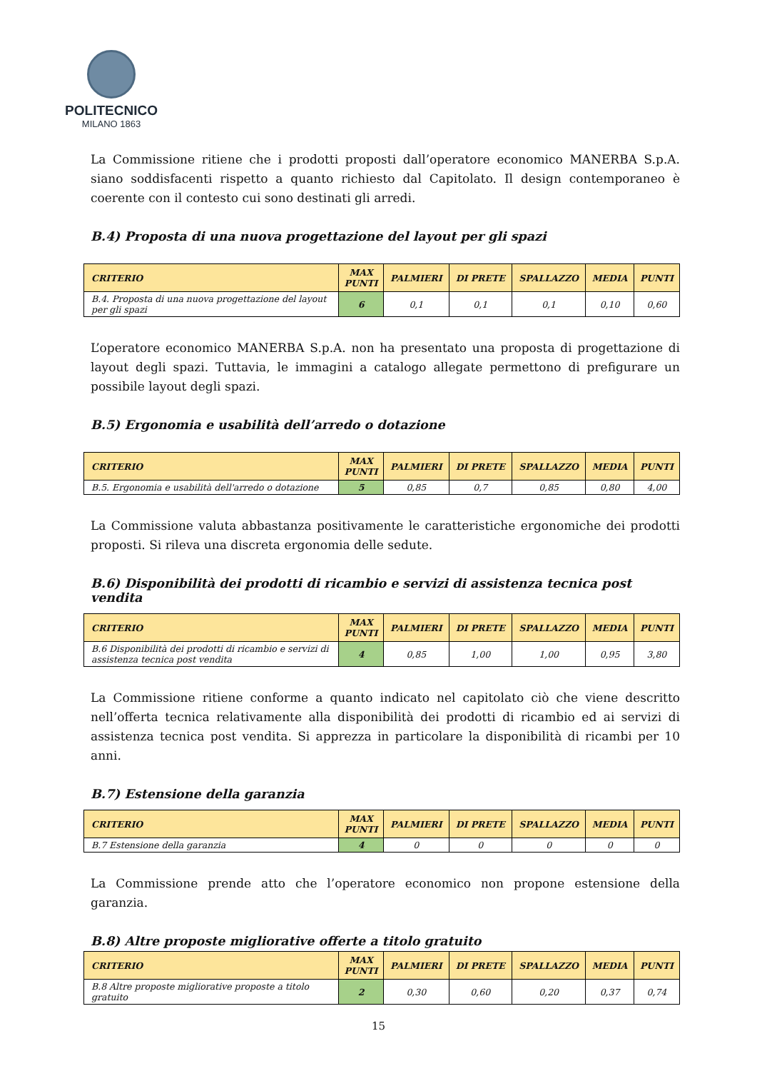POLITECNICO
MILANO 1863
La Commissione ritiene che i prodotti proposti dall’operatore economico MANERBA S.p.A. siano soddisfacenti rispetto a quanto richiesto dal Capitolato. Il design contemporaneo è coerente con il contesto cui sono destinati gli arredi.
B.4) Proposta di una nuova progettazione del layout per gli spazi
| CRITERIO | MAX PUNTI | PALMIERI | DI PRETE | SPALLAZZO | MEDIA | PUNTI |
| --- | --- | --- | --- | --- | --- | --- |
| B.4. Proposta di una nuova progettazione del layout per gli spazi | 6 | 0,1 | 0,1 | 0,1 | 0,10 | 0,60 |
L’operatore economico MANERBA S.p.A. non ha presentato una proposta di progettazione di layout degli spazi. Tuttavia, le immagini a catalogo allegate permettono di prefigurare un possibile layout degli spazi.
B.5) Ergonomia e usabilità dell’arredo o dotazione
| CRITERIO | MAX PUNTI | PALMIERI | DI PRETE | SPALLAZZO | MEDIA | PUNTI |
| --- | --- | --- | --- | --- | --- | --- |
| B.5. Ergonomia e usabilità dell'arredo o dotazione | 5 | 0,85 | 0,7 | 0,85 | 0,80 | 4,00 |
La Commissione valuta abbastanza positivamente le caratteristiche ergonomiche dei prodotti proposti. Si rileva una discreta ergonomia delle sedute.
B.6) Disponibilità dei prodotti di ricambio e servizi di assistenza tecnica post vendita
| CRITERIO | MAX PUNTI | PALMIERI | DI PRETE | SPALLAZZO | MEDIA | PUNTI |
| --- | --- | --- | --- | --- | --- | --- |
| B.6 Disponibilità dei prodotti di ricambio e servizi di assistenza tecnica post vendita | 4 | 0,85 | 1,00 | 1,00 | 0,95 | 3,80 |
La Commissione ritiene conforme a quanto indicato nel capitolato ciò che viene descritto nell’offerta tecnica relativamente alla disponibilità dei prodotti di ricambio ed ai servizi di assistenza tecnica post vendita. Si apprezza in particolare la disponibilità di ricambi per 10 anni.
B.7) Estensione della garanzia
| CRITERIO | MAX PUNTI | PALMIERI | DI PRETE | SPALLAZZO | MEDIA | PUNTI |
| --- | --- | --- | --- | --- | --- | --- |
| B.7 Estensione della garanzia | 4 | 0 | 0 | 0 | 0 | 0 |
La Commissione prende atto che l’operatore economico non propone estensione della garanzia.
B.8) Altre proposte migliorative offerte a titolo gratuito
| CRITERIO | MAX PUNTI | PALMIERI | DI PRETE | SPALLAZZO | MEDIA | PUNTI |
| --- | --- | --- | --- | --- | --- | --- |
| B.8 Altre proposte migliorative proposte a titolo gratuito | 2 | 0,30 | 0,60 | 0,20 | 0,37 | 0,74 |
15